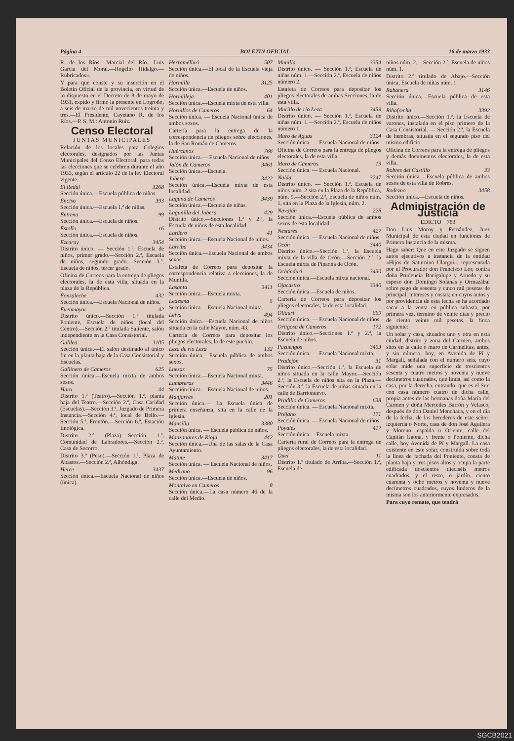Página 4 BOLETIN OFICIAL 16 de marzo 1933
R. de los Ríos.—Marcial del Río.—Luis García del Moral.—Rogelio Hidalgo.—Rubricados».
Y para que conste y su inserción en el Boletín Oficial de la provincia, en virtud de lo dispuesto en el Decreto de 8 de mayo de 1931, expido y firmo la presente en Logroño, a seis de marzo de mil novecientos treinta y tres.—El Presidente, Cayetano R. de los Ríos.—P. S. M.: Antonio Ruiz.
Censo Electoral
JUNTAS MUNICIPALES
Relación de los locales para Colegios electorales, designados por las Juntas Municipales del Censo Electoral, para todas las elecciones que se celebren durante el año 1933, según el artículo 22 de la ley Electoral vigente.
El Redal 3268
Sección única.—Escuela pública de niños.
Enciso 393
Sección única.—Escuela 1.ª de niñas.
Entrena 99
Sección única.—Escuela de niños.
Estollo 16
Sección única.—Escuela de niños.
Ezcaray 3454
Distrito único. — Sección 1.ª, Escuela de niños, primer grado.—Sección 2.ª, Escuela de niños, segundo grado.—Sección 3.ª, Escuela de niños, tercer grado.
Oficina de Correos para la entrega de pliegos electorales, la de esta villa, situada en la plaza de la República.
Fonzaleche 432
Sección única.—Escuela Nacional de niños.
Fuenmayor 42
Distrito único.—Sección 1.ª titulada Poniente, Escuela de niños (local del Centro).—Sección 2.ª titulada Saliente, salón independiente en la Casa Consistorial.
Galilea 3105
Sección única.—El salón destinado al único fin en la planta baja de la Casa Consistorial y Escuelas.
Gallinero de Cameros 625
Sección única.—Escuela mixta de ambos sexos.
Haro 44
Distrito 1.º (Teatro).—Sección 1.ª, planta baja del Teatro.—Sección 2.ª, Casa Caridad (Escuelas).—Sección 3.ª, Juzgado de Primera Instancia.—Sección 4.ª, local de Bello.—Sección 5.ª, Frontón.—Sección 6.ª, Estación Enológica.
Distrito 2.º (Plaza).—Sección 1.ª, Comunidad de Labradores.—Sección 2.ª, Casa de Socorro.
Distrito 3.º (Peso).—Sección 1.ª, Plaza de Abastos.—Sección 2.ª, Alhóndiga.
Herce 3437
Sección única.—Escuela Nacional de niños (única).
Herramélluri 507
Sección única.—El local de la Escuela vieja de niños.
Hormilla 3125
Sección única.—Escuela de niños.
Hormilleja 401
Sección única.—Escuela mixta de esta villa.
Hornillos de Cameros 64
Sección única. — Escuela Nacional única de ambos sexos.
Cartería para la entrega de la correspondencia de pliegos sobre elecciones, la de San Román de Cameros.
Huércanos 766
Sección única.— Escuela Nacional de niños
Jalón de Cameros 3461
Sección única.—Escuela.
Jubera 3422
Sección única.—Escuela mixta de esta localidad.
Laguna de Cameros 3439
Sección única.—Escuela de niñas.
Lagunilla del Jubera 429
Distrito único.—Secciones 1.ª y 2.ª, la Escuela de niños de esta localidad.
Lardero 41
Sección única.—Escuela Nacional de niños.
Larriba 3434
Sección única.—Escuela Nacional de ambos sexos.
Estafeta de Correos para depositar la correspondencia relativa a elecciones, la de Munilla.
Lasanta 3411
Sección única.—Escuela mixta.
Ledesma 5
Sección única.—Escuela Nacional mixta.
Leiva 494
Sección única.—Escuela Nacional de niños situada en la calle Mayor, núm. 43.
Cartería de Correos para depositar los pliegos electorales, la de este pueblo.
Leza de río Leza 132
Sección única.—Escuela pública de ambos sexos.
Luezas 75
Sección única.—Escuela Nacional mixta.
Lumbreras 3446
Sección única.—Escuela Nacional de niños.
Manjarrés 201
Sección única.— La Escuela única de primera enseñanza, sita en la calle de la Iglesia.
Mansilla 3380
Sección única. — Escuela pública de niños.
Manzanares de Rioja 442
Sección única.—Una de las salas de la Casa Ayuntamiento.
Matute 3417
Sección única. — Escuela Nacional de niños.
Medrano 96
Sección única.—Escuela de niños.
Montalvo en Cameros 8
Sección única.—La casa número 46 de la calle del Medio.
Munilla 3354
Distrito único. — Sección 1.ª, Escuela de niñas núm. 1.—Sección 2.ª, Escuela de niños número 2.
Estafeta de Correos para depositar los pliegos electorales de ambas Secciones, la de esta villa.
Murillo de río Leza 3459
Distrito único. — Sección 1.ª, Escuela de niñas núm. 1.—Sección 2.ª, Escuela de niños número 1.
Muro de Aguas 3124
Sección única. — Escuela Nacional de niños.
Oficina de Correos para la entrega de pliegos electorales, la de esta villa.
Muro de Cameros 19
Sección única. — Escuela Nacional.
Nalda 3247
Distrito único. — Sección 1.ª, Escuela de niños núm. 2 sita en la Plaza de la República, núm. 9.—Sección 2.ª, Escuela de niños núm. 1, sita en la Plaza de la Iglesia, núm. 2.
Navajún 228
Sección única.—Escuela pública de ambos sexos de esta localidad.
Nestares 427
Sección única. — Escuela Nacional de niños.
Ocón 3440
Distrito único.—Sección 1.ª, la Escuela mixta de la villa de Ocón.—Sección 2.ª, la Escuela mixta de Pipaona de Ocón.
Ochánduri 3430
Sección única.—Escuela mixta nacional.
Ojacastro 3340
Sección única.—Escuela de niños.
Cartería de Correos para depositar los pliegos electorales, la de esta localidad.
Ollauri 669
Sección única. — Escuela Nacional de niños.
Ortigosa de Cameros 172
Distrito único.—Secciones 1.ª y 2.ª, la Escuela de niños.
Pazuengos 3403
Sección única. — Escuela Nacional mixta.
Pradejón 31
Distrito único.—Sección 1.ª, la Escuela de niños situada en la calle Mayor.—Sección 2.ª, la Escuela de niños sita en la Plaza.—Sección 3.ª, la Escuela de niñas situada en la calle de Barrionuevo.
Pradillo de Cameros 638
Sección única. — Escuela Nacional mixta.
Préjano 171
Sección única. — Escuela Nacional de niños.
Poyales 417
Sección única.—Escuela mixta.
Cartería rural de Correos para la entrega de pliegos electorales, la de esta localidad.
Quel 11
Distrito 1.º titulado de Arriba.—Sección 1.ª, Escuela de
niños núm. 2.—Sección 2.ª, Escuela de niños núm. 1.
Distrito 2.º titulado de Abajo.—Sección única, Escuela de niñas núm. 1.
Rabanera 3146
Sección única.—Escuela pública de esta villa.
Ribafrecha 3392
Distrito único.—Sección 1.ª, la Escuela de varones, instalada en el piso primero de la Casa Consistorial. — Sección 2.ª, la Escuela de hembras, situada en el segundo piso del mismo edificio.
Oficina de Correos para la entrega de pliegos y demás documentos electorales, la de esta villa.
Robres del Castillo 33
Sección única.—Escuela pública de ambos sexos de esta villa de Robres.
Rodezno 3458
Sección única.—Escuela de niños.
Administración de Justicia
EDICTO 783
Don Luis Moroy y Fernández, Juez Municipal de esta ciudad en funciones de Primera Instancia de la misma.
Hago saber: Que en este Juzgado se siguen autos ejecutivos a instancia de la entidad «Hijos de Saturnino Ulargui», representada por el Procurador don Francisco Lor, contra doña Prudencia Bacigalupe y Arnedo y su esposo don Domingo Solanas y Ormazábal sobre pago de sesenta y cinco mil pesetas de principal, intereses y costas; en cuyos autos y por providencia de esta fecha se ha acordado sacar a la venta en pública subasta, por primera vez, término de veinte días y precio de ciento veinte mil pesetas, la finca siguiente:
Un solar y casa, situados uno y otra en esta ciudad, distrito y zona del Carmen, ambos sitos en la calle o muro de Carmelitas, antes, y sin número; hoy, en Avenida de Pí y Margall, señalada con el número seis, cuyo solar mide una superficie de trescientos sesenta y cuatro metros y noventa y nueve decímetros cuadrados, que linda, así como la casa, por la derecha, entrando, que es el Sur, con casa número cuatro de dicha calle, propia antes de las hermanas doña María del Carmen y doña Mercedes Barrón y Velasco, después de don Daniel Menchaca, y en el día de la fecha, de los herederos de este señor; izquierda o Norte, casa de don José Aguilera y Moreno; espalda u Oriente, calle del Capitán Gaona, y frente o Poniente, dicha calle, hoy Avenida de Pí y Margall. La casa existente en este solar, construída sobre toda la línea de fachada del Poniente, consta de planta baja y tres pisos altos y ocupa la parte edificada doscientos dieciséis metros cuadrados, y el resto, o jardín, ciento cuarenta y ocho metros y noventa y nueve decímetros cuadrados, cuyos linderos de la misma son los anteriormente expresados.
Para cuyo remate, que tendrá
SGCB2021